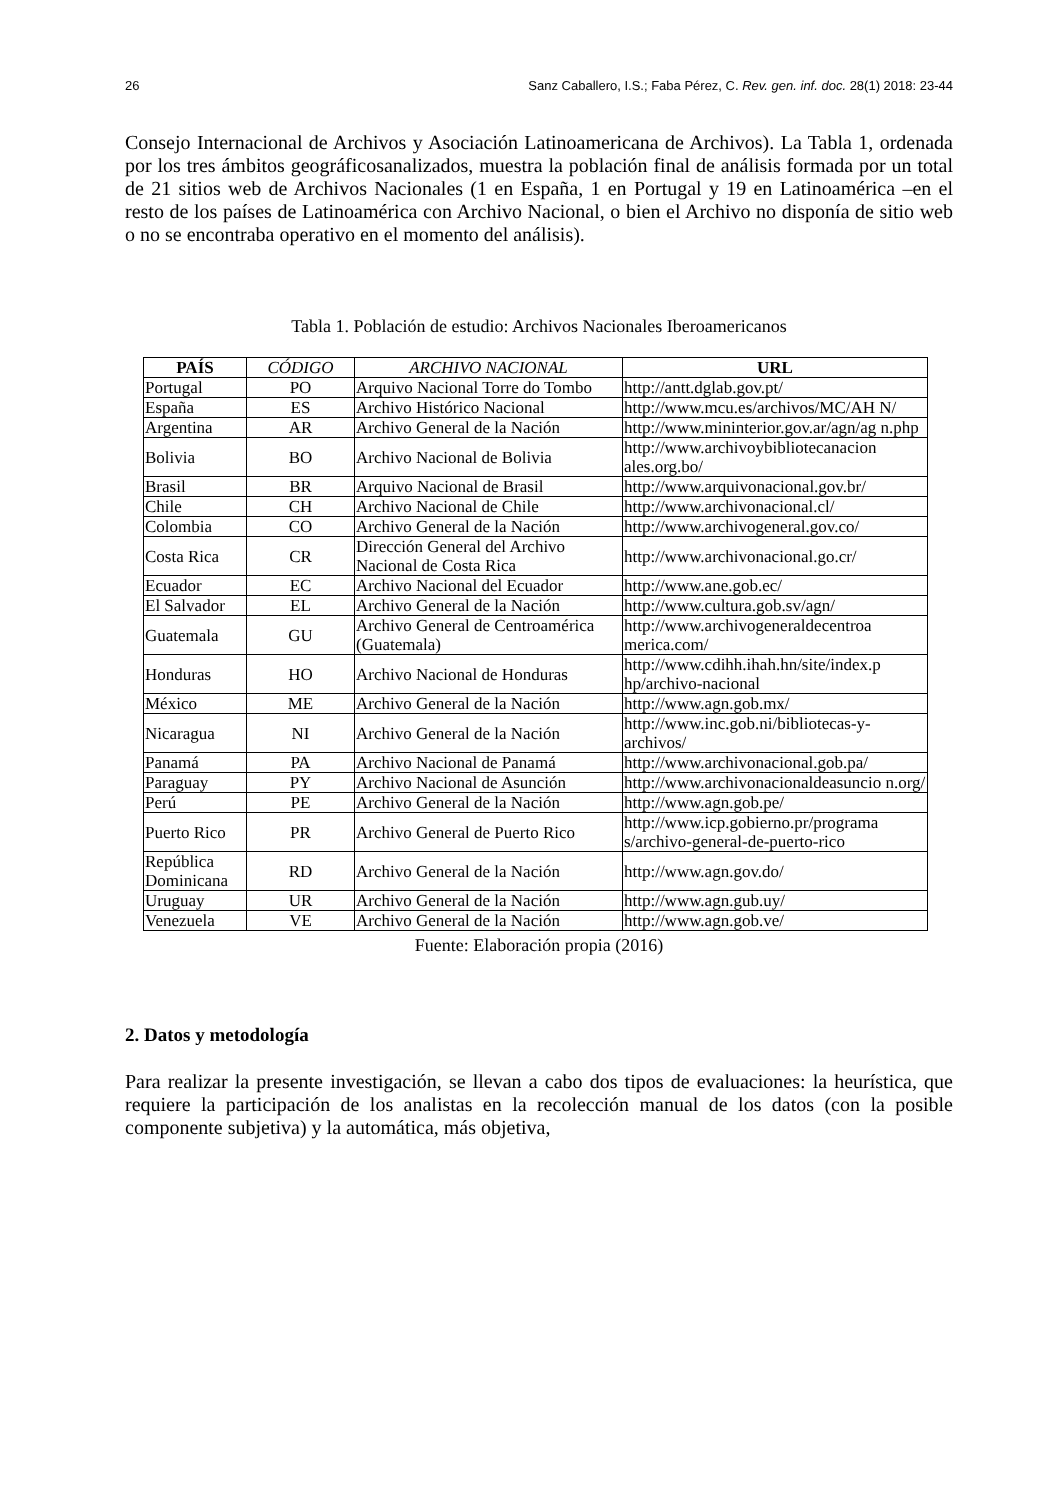26 Sanz Caballero, I.S.; Faba Pérez, C. Rev. gen. inf. doc. 28(1) 2018: 23-44
Consejo Internacional de Archivos y Asociación Latinoamericana de Archivos). La Tabla 1, ordenada por los tres ámbitos geográficosanalizados, muestra la población final de análisis formada por un total de 21 sitios web de Archivos Nacionales (1 en España, 1 en Portugal y 19 en Latinoamérica –en el resto de los países de Latinoamérica con Archivo Nacional, o bien el Archivo no disponía de sitio web o no se encontraba operativo en el momento del análisis).
Tabla 1. Población de estudio: Archivos Nacionales Iberoamericanos
| PAÍS | CÓDIGO | ARCHIVO NACIONAL | URL |
| --- | --- | --- | --- |
| Portugal | PO | Arquivo Nacional Torre do Tombo | http://antt.dglab.gov.pt/ |
| España | ES | Archivo Histórico Nacional | http://www.mcu.es/archivos/MC/AH N/ |
| Argentina | AR | Archivo General de la Nación | http://www.mininterior.gov.ar/agn/ag n.php |
| Bolivia | BO | Archivo Nacional de Bolivia | http://www.archivoybibliotecanacion ales.org.bo/ |
| Brasil | BR | Arquivo Nacional de Brasil | http://www.arquivonacional.gov.br/ |
| Chile | CH | Archivo Nacional de Chile | http://www.archivonacional.cl/ |
| Colombia | CO | Archivo General de la Nación | http://www.archivogeneral.gov.co/ |
| Costa Rica | CR | Dirección General del Archivo Nacional de Costa Rica | http://www.archivonacional.go.cr/ |
| Ecuador | EC | Archivo Nacional del Ecuador | http://www.ane.gob.ec/ |
| El Salvador | EL | Archivo General de la Nación | http://www.cultura.gob.sv/agn/ |
| Guatemala | GU | Archivo General de Centroamérica (Guatemala) | http://www.archivogeneraldecentroa merica.com/ |
| Honduras | HO | Archivo Nacional de Honduras | http://www.cdihh.ihah.hn/site/index.p hp/archivo-nacional |
| México | ME | Archivo General de la Nación | http://www.agn.gob.mx/ |
| Nicaragua | NI | Archivo General de la Nación | http://www.inc.gob.ni/bibliotecas-y-archivos/ |
| Panamá | PA | Archivo Nacional de Panamá | http://www.archivonacional.gob.pa/ |
| Paraguay | PY | Archivo Nacional de Asunción | http://www.archivonacionaldeasuncio n.org/ |
| Perú | PE | Archivo General de la Nación | http://www.agn.gob.pe/ |
| Puerto Rico | PR | Archivo General de Puerto Rico | http://www.icp.gobierno.pr/programa s/archivo-general-de-puerto-rico |
| República Dominicana | RD | Archivo General de la Nación | http://www.agn.gov.do/ |
| Uruguay | UR | Archivo General de la Nación | http://www.agn.gub.uy/ |
| Venezuela | VE | Archivo General de la Nación | http://www.agn.gob.ve/ |
Fuente: Elaboración propia (2016)
2. Datos y metodología
Para realizar la presente investigación, se llevan a cabo dos tipos de evaluaciones: la heurística, que requiere la participación de los analistas en la recolección manual de los datos (con la posible componente subjetiva) y la automática, más objetiva,